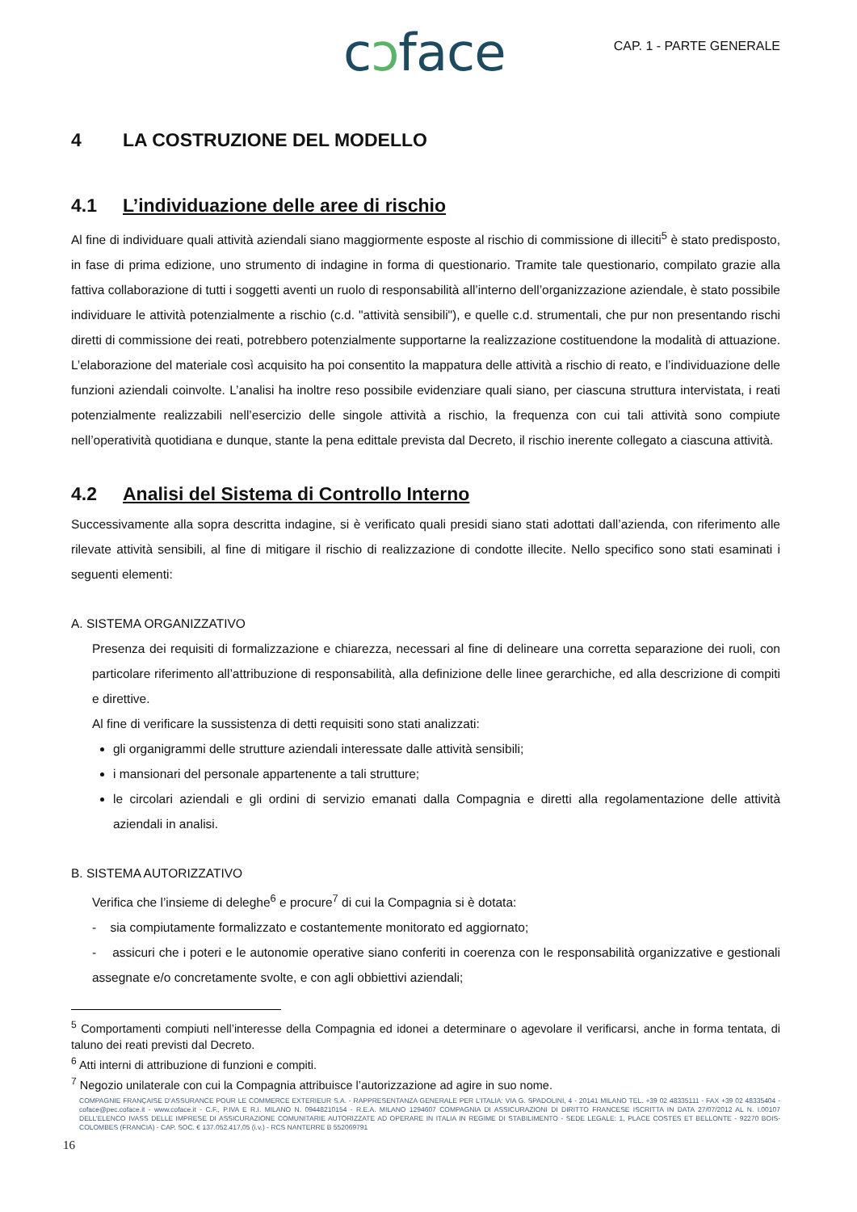cɔface CAP. 1 - PARTE GENERALE
4 LA COSTRUZIONE DEL MODELLO
4.1 L’individuazione delle aree di rischio
Al fine di individuare quali attività aziendali siano maggiormente esposte al rischio di commissione di illeciti<sup>5</sup> è stato predisposto, in fase di prima edizione, uno strumento di indagine in forma di questionario. Tramite tale questionario, compilato grazie alla fattiva collaborazione di tutti i soggetti aventi un ruolo di responsabilità all’interno dell’organizzazione aziendale, è stato possibile individuare le attività potenzialmente a rischio (c.d. "attività sensibili"), e quelle c.d. strumentali, che pur non presentando rischi diretti di commissione dei reati, potrebbero potenzialmente supportarne la realizzazione costituendone la modalità di attuazione. L’elaborazione del materiale così acquisito ha poi consentito la mappatura delle attività a rischio di reato, e l’individuazione delle funzioni aziendali coinvolte. L’analisi ha inoltre reso possibile evidenziare quali siano, per ciascuna struttura intervistata, i reati potenzialmente realizzabili nell’esercizio delle singole attività a rischio, la frequenza con cui tali attività sono compiute nell’operatività quotidiana e dunque, stante la pena edittale prevista dal Decreto, il rischio inerente collegato a ciascuna attività.
4.2 Analisi del Sistema di Controllo Interno
Successivamente alla sopra descritta indagine, si è verificato quali presidi siano stati adottati dall’azienda, con riferimento alle rilevate attività sensibili, al fine di mitigare il rischio di realizzazione di condotte illecite. Nello specifico sono stati esaminati i seguenti elementi:
A. SISTEMA ORGANIZZATIVO
Presenza dei requisiti di formalizzazione e chiarezza, necessari al fine di delineare una corretta separazione dei ruoli, con particolare riferimento all’attribuzione di responsabilità, alla definizione delle linee gerarchiche, ed alla descrizione di compiti e direttive.
Al fine di verificare la sussistenza di detti requisiti sono stati analizzati:
gli organigrammi delle strutture aziendali interessate dalle attività sensibili;
i mansionari del personale appartenente a tali strutture;
le circolari aziendali e gli ordini di servizio emanati dalla Compagnia e diretti alla regolamentazione delle attività aziendali in analisi.
B. SISTEMA AUTORIZZATIVO
Verifica che l’insieme di deleghe<sup>6</sup> e procure<sup>7</sup> di cui la Compagnia si è dotata:
- sia compiutamente formalizzato e costantemente monitorato ed aggiornato;
- assicuri che i poteri e le autonomie operative siano conferiti in coerenza con le responsabilità organizzative e gestionali assegnate e/o concretamente svolte, e con agli obbiettivi aziendali;
<sup>5</sup> Comportamenti compiuti nell’interesse della Compagnia ed idonei a determinare o agevolare il verificarsi, anche in forma tentata, di taluno dei reati previsti dal Decreto.
<sup>6</sup> Atti interni di attribuzione di funzioni e compiti.
<sup>7</sup> Negozio unilaterale con cui la Compagnia attribuisce l’autorizzazione ad agire in suo nome.
COMPAGNIE FRANÇAISE D’ASSURANCE POUR LE COMMERCE EXTERIEUR S.A. - RAPPRESENTANZA GENERALE PER L’ITALIA: VIA G. SPADOLINI, 4 - 20141 MILANO TEL. +39 02 48335111 - FAX +39 02 48335404 - coface@pec.coface.it - www.coface.it - C.F., P.IVA E R.I. MILANO N. 09448210154 - R.E.A. MILANO 1294607 COMPAGNIA DI ASSICURAZIONI DI DIRITTO FRANCESE ISCRITTA IN DATA 27/07/2012 AL N. I.00107 DELL’ELENCO IVASS DELLE IMPRESE DI ASSICURAZIONE COMUNITARIE AUTORIZZATE AD OPERARE IN ITALIA IN REGIME DI STABILIMENTO - SEDE LEGALE: 1, PLACE COSTES ET BELLONTE - 92270 BOIS-COLOMBES (FRANCIA) - CAP. SOC. € 137.052.417,05 (i.v.) - RCS NANTERRE B 552069791
16